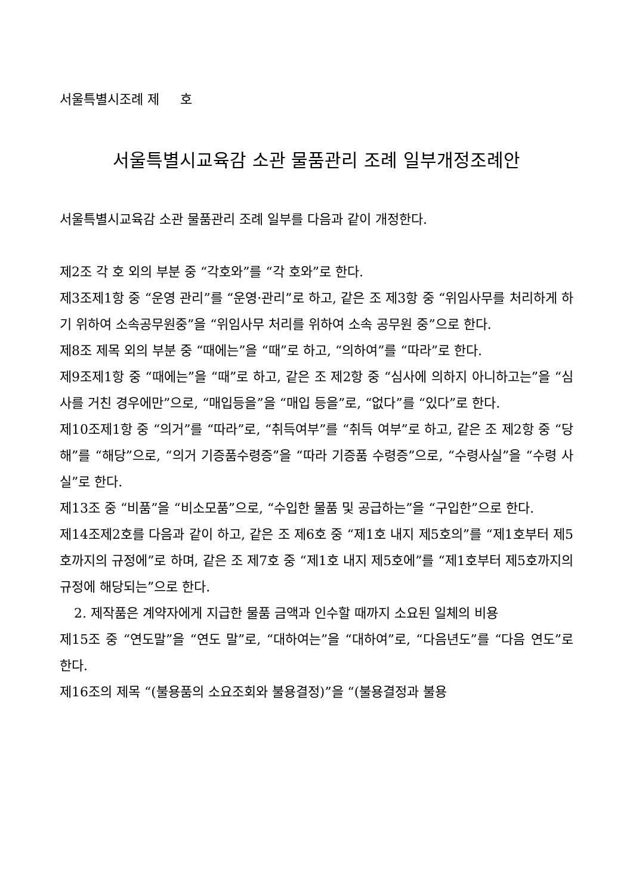서울특별시조례 제 호
서울특별시교육감 소관 물품관리 조례 일부개정조례안
서울특별시교육감 소관 물품관리 조례 일부를 다음과 같이 개정한다.
제2조 각 호 외의 부분 중 “각호와”를 “각 호와”로 한다.
제3조제1항 중 “운영 관리”를 “운영·관리”로 하고, 같은 조 제3항 중 “위임사무를 처리하게 하기 위하여 소속공무원중”을 “위임사무 처리를 위하여 소속 공무원 중”으로 한다.
제8조 제목 외의 부분 중 “때에는”을 “때”로 하고, “의하여”를 “따라”로 한다.
제9조제1항 중 “때에는”을 “때”로 하고, 같은 조 제2항 중 “심사에 의하지 아니하고는”을 “심사를 거친 경우에만”으로, “매입등을”을 “매입 등을”로, “없다”를 “있다”로 한다.
제10조제1항 중 “의거”를 “따라”로, “취득여부”를 “취득 여부”로 하고, 같은 조 제2항 중 “당해”를 “해당”으로, “의거 기증품수령증”을 “따라 기증품 수령증”으로, “수령사실”을 “수령 사실”로 한다.
제13조 중 “비품”을 “비소모품”으로, “수입한 물품 및 공급하는”을 “구입한”으로 한다.
제14조제2호를 다음과 같이 하고, 같은 조 제6호 중 “제1호 내지 제5호의”를 “제1호부터 제5호까지의 규정에”로 하며, 같은 조 제7호 중 “제1호 내지 제5호에”를 “제1호부터 제5호까지의 규정에 해당되는”으로 한다.
2. 제작품은 계약자에게 지급한 물품 금액과 인수할 때까지 소요된 일체의 비용
제15조 중 “연도말”을 “연도 말”로, “대하여는”을 “대하여”로, “다음년도”를 “다음 연도”로 한다.
제16조의 제목 “(불용품의 소요조회와 불용결정)”을 “(불용결정과 불용